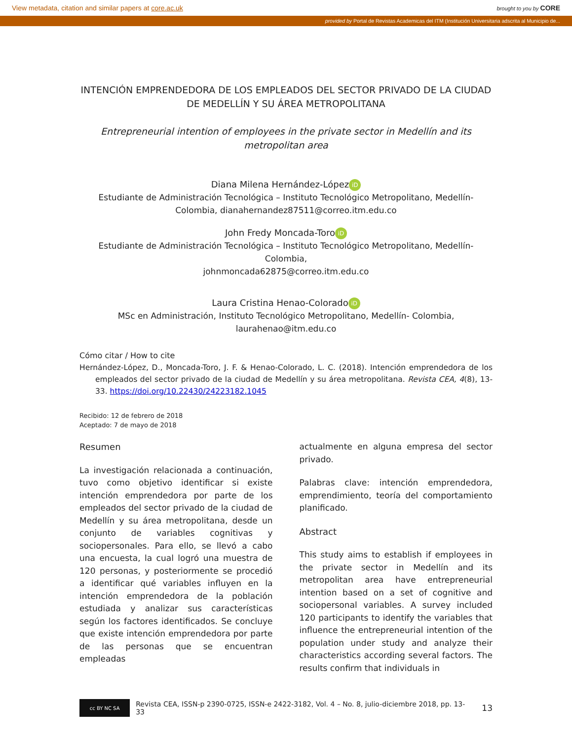View metadata, citation and similar papers at core.ac.uk brought to you by CORE
provided by Portal de Revistas Academicas del ITM (Institución Universitaria adscrita al Municipio de...
INTENCIÓN EMPRENDEDORA DE LOS EMPLEADOS DEL SECTOR PRIVADO DE LA CIUDAD DE MEDELLÍN Y SU ÁREA METROPOLITANA
Entrepreneurial intention of employees in the private sector in Medellín and its metropolitan area
Diana Milena Hernández-López iD
Estudiante de Administración Tecnológica – Instituto Tecnológico Metropolitano, Medellín-Colombia, dianahernandez87511@correo.itm.edu.co
John Fredy Moncada-Toro iD
Estudiante de Administración Tecnológica – Instituto Tecnológico Metropolitano, Medellín-Colombia,
johnmoncada62875@correo.itm.edu.co
Laura Cristina Henao-Colorado iD
MSc en Administración, Instituto Tecnológico Metropolitano, Medellín- Colombia, laurahenao@itm.edu.co
Cómo citar / How to cite
Hernández-López, D., Moncada-Toro, J. F. & Henao-Colorado, L. C. (2018). Intención emprendedora de los empleados del sector privado de la ciudad de Medellín y su área metropolitana. Revista CEA, 4(8), 13-33. https://doi.org/10.22430/24223182.1045
Recibido: 12 de febrero de 2018
Aceptado: 7 de mayo de 2018
Resumen
La investigación relacionada a continuación, tuvo como objetivo identificar si existe intención emprendedora por parte de los empleados del sector privado de la ciudad de Medellín y su área metropolitana, desde un conjunto de variables cognitivas y sociopersonales. Para ello, se llevó a cabo una encuesta, la cual logró una muestra de 120 personas, y posteriormente se procedió a identificar qué variables influyen en la intención emprendedora de la población estudiada y analizar sus características según los factores identificados. Se concluye que existe intención emprendedora por parte de las personas que se encuentran empleadas
actualmente en alguna empresa del sector privado.
Palabras clave: intención emprendedora, emprendimiento, teoría del comportamiento planificado.
Abstract
This study aims to establish if employees in the private sector in Medellín and its metropolitan area have entrepreneurial intention based on a set of cognitive and sociopersonal variables. A survey included 120 participants to identify the variables that influence the entrepreneurial intention of the population under study and analyze their characteristics according several factors. The results confirm that individuals in
cc BY NC SA
Revista CEA, ISSN-p 2390-0725, ISSN-e 2422-3182, Vol. 4 – No. 8, julio-diciembre 2018, pp. 13-33 13